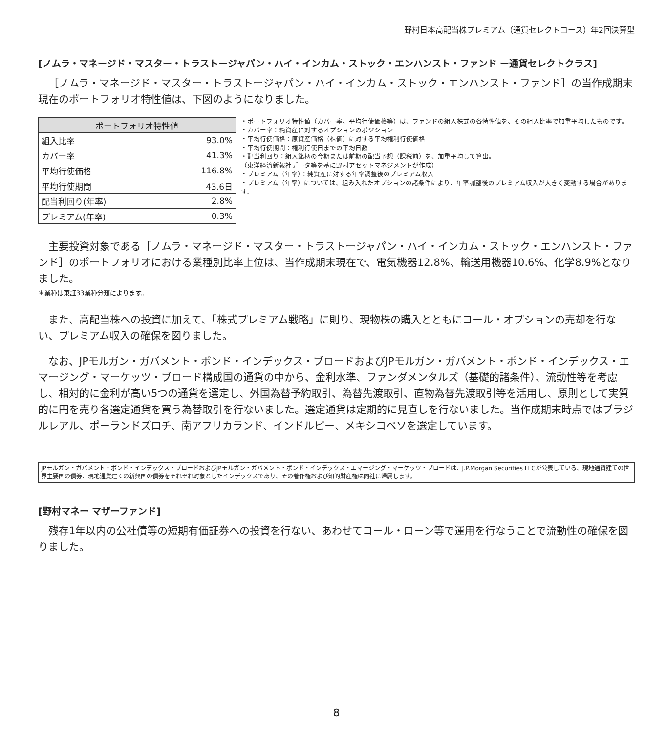野村日本高配当株プレミアム（通貨セレクトコース）年2回決算型
[ノムラ・マネージド・マスター・トラストージャパン・ハイ・インカム・ストック・エンハンスト・ファンド ー通貨セレクトクラス]
［ノムラ・マネージド・マスター・トラストージャパン・ハイ・インカム・ストック・エンハンスト・ファンド］の当作成期末現在のポートフォリオ特性値は、下図のようになりました。
| ポートフォリオ特性値 | |
| --- | --- |
| 組入比率 | 93.0% |
| カバー率 | 41.3% |
| 平均行使価格 | 116.8% |
| 平均行使期間 | 43.6日 |
| 配当利回り(年率) | 2.8% |
| プレミアム(年率) | 0.3% |
・ポートフォリオ特性値（カバー率、平均行使価格等）は、ファンドの組入株式の各特性値を、その組入比率で加重平均したものです。
・カバー率：純資産に対するオプションのポジション
・平均行使価格：原資産価格（株価）に対する平均権利行使価格
・平均行使期間：権利行使日までの平均日数
・配当利回り：組入銘柄の今期または前期の配当予想（課税前）を、加重平均して算出。
（東洋経済新報社データ等を基に野村アセットマネジメントが作成）
・プレミアム（年率）：純資産に対する年率調整後のプレミアム収入
・プレミアム（年率）については、組み入れたオプションの諸条件により、年率調整後のプレミアム収入が大きく変動する場合があります。
主要投資対象である［ノムラ・マネージド・マスター・トラストージャパン・ハイ・インカム・ストック・エンハンスト・ファンド］のポートフォリオにおける業種別比率上位は、当作成期末現在で、電気機器12.8%、輸送用機器10.6%、化学8.9%となりました。
＊業種は東証33業種分類によります。
また、高配当株への投資に加えて、「株式プレミアム戦略」に則り、現物株の購入とともにコール・オプションの売却を行ない、プレミアム収入の確保を図りました。
なお、JPモルガン・ガバメント・ボンド・インデックス・ブロードおよびJPモルガン・ガバメント・ボンド・インデックス・エマージング・マーケッツ・ブロード構成国の通貨の中から、金利水準、ファンダメンタルズ（基礎的諸条件）、流動性等を考慮し、相対的に金利が高い5つの通貨を選定し、外国為替予約取引、為替先渡取引、直物為替先渡取引等を活用し、原則として実質的に円を売り各選定通貨を買う為替取引を行ないました。選定通貨は定期的に見直しを行ないました。当作成期末時点ではブラジルレアル、ポーランドズロチ、南アフリカランド、インドルピー、メキシコペソを選定しています。
JPモルガン・ガバメント・ボンド・インデックス・ブロードおよびJPモルガン・ガバメント・ボンド・インデックス・エマージング・マーケッツ・ブロードは、J.P.Morgan Securities LLCが公表している、現地通貨建ての世界主要国の債券、現地通貨建ての新興国の債券をそれぞれ対象としたインデックスであり、その著作権および知的財産権は同社に帰属します。
[野村マネー マザーファンド]
残存1年以内の公社債等の短期有価証券への投資を行ない、あわせてコール・ローン等で運用を行なうことで流動性の確保を図りました。
8